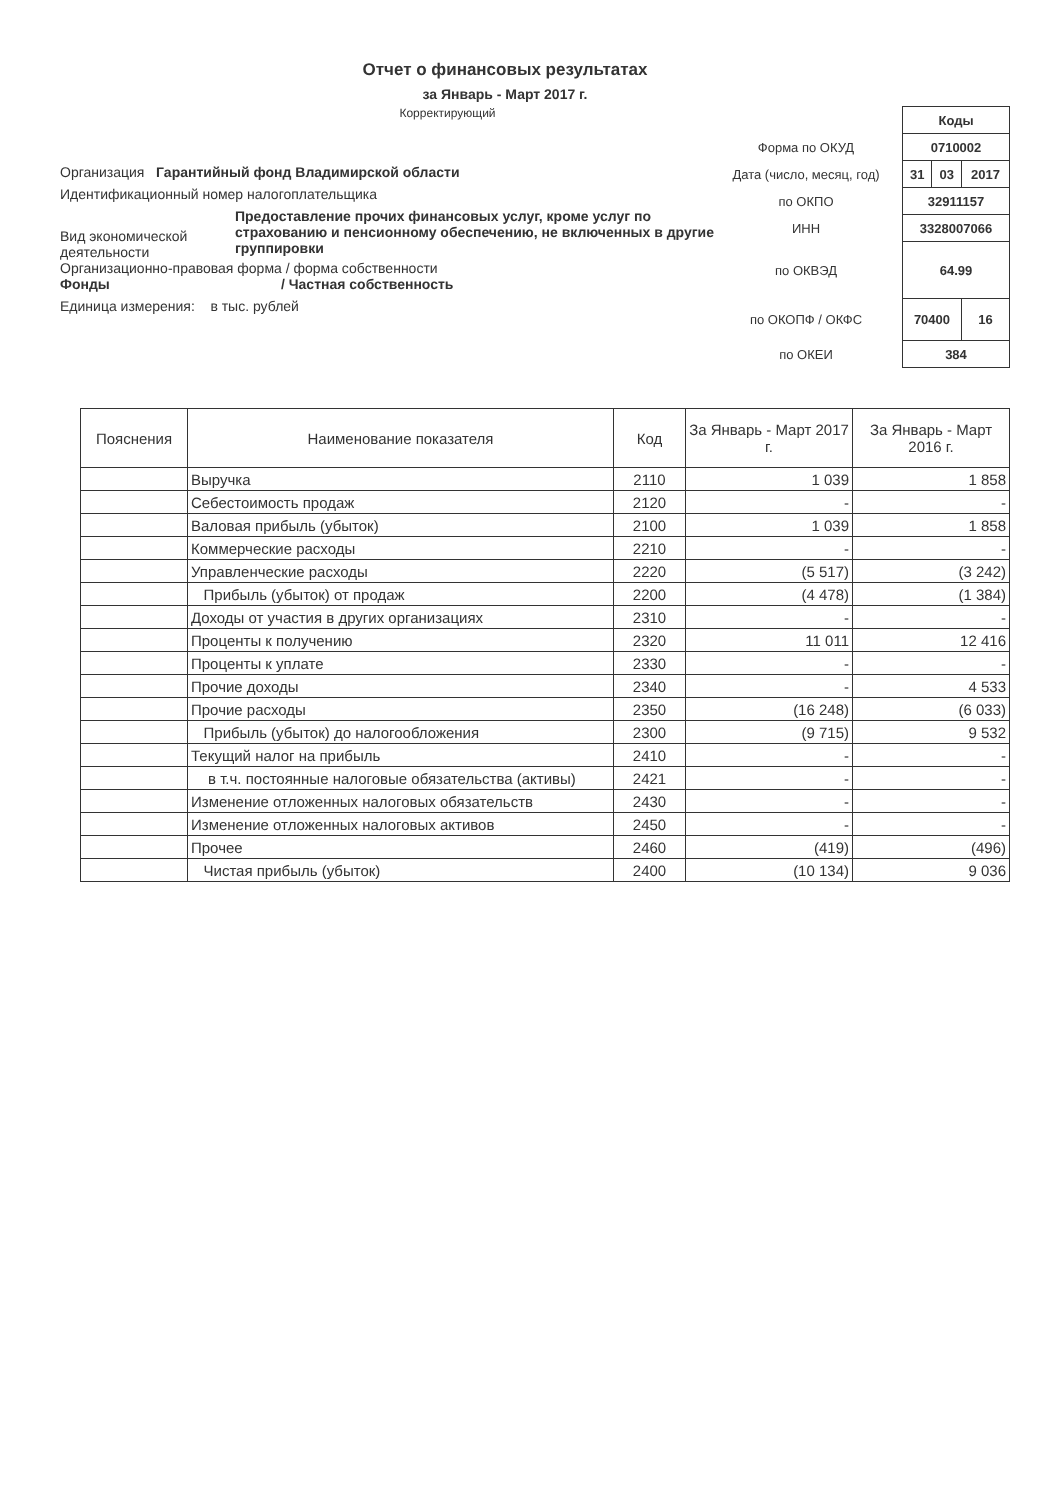Отчет о финансовых результатах
за Январь - Март 2017 г.
Корректирующий
Организация Гарантийный фонд Владимирской области
Идентификационный номер налогоплательщика
Вид экономической деятельности
Предоставление прочих финансовых услуг, кроме услуг по страхованию и пенсионному обеспечению, не включенных в другие группировки
Организационно-правовая форма / форма собственности
Фонды / Частная собственность
Единица измерения: в тыс. рублей
| | Коды | | |
| Форма по ОКУД | 0710002 | | |
| Дата (число, месяц, год) | 31 | 03 | 2017 |
| по ОКПО | 32911157 | | |
| ИНН | 3328007066 | | |
| по ОКВЭД | 64.99 | | |
| по ОКОПФ / ОКФС | 70400 | | 16 |
| по ОКЕИ | 384 | | |
| Пояснения | Наименование показателя | Код | За Январь - Март 2017 г. | За Январь - Март 2016 г. |
| --- | --- | --- | --- | --- |
| | Выручка | 2110 | 1 039 | 1 858 |
| | Себестоимость продаж | 2120 | - | - |
| | Валовая прибыль (убыток) | 2100 | 1 039 | 1 858 |
| | Коммерческие расходы | 2210 | - | - |
| | Управленческие расходы | 2220 | (5 517) | (3 242) |
| | Прибыль (убыток) от продаж | 2200 | (4 478) | (1 384) |
| | Доходы от участия в других организациях | 2310 | - | - |
| | Проценты к получению | 2320 | 11 011 | 12 416 |
| | Проценты к уплате | 2330 | - | - |
| | Прочие доходы | 2340 | - | 4 533 |
| | Прочие расходы | 2350 | (16 248) | (6 033) |
| | Прибыль (убыток) до налогообложения | 2300 | (9 715) | 9 532 |
| | Текущий налог на прибыль | 2410 | - | - |
| | в т.ч. постоянные налоговые обязательства (активы) | 2421 | - | - |
| | Изменение отложенных налоговых обязательств | 2430 | - | - |
| | Изменение отложенных налоговых активов | 2450 | - | - |
| | Прочее | 2460 | (419) | (496) |
| | Чистая прибыль (убыток) | 2400 | (10 134) | 9 036 |